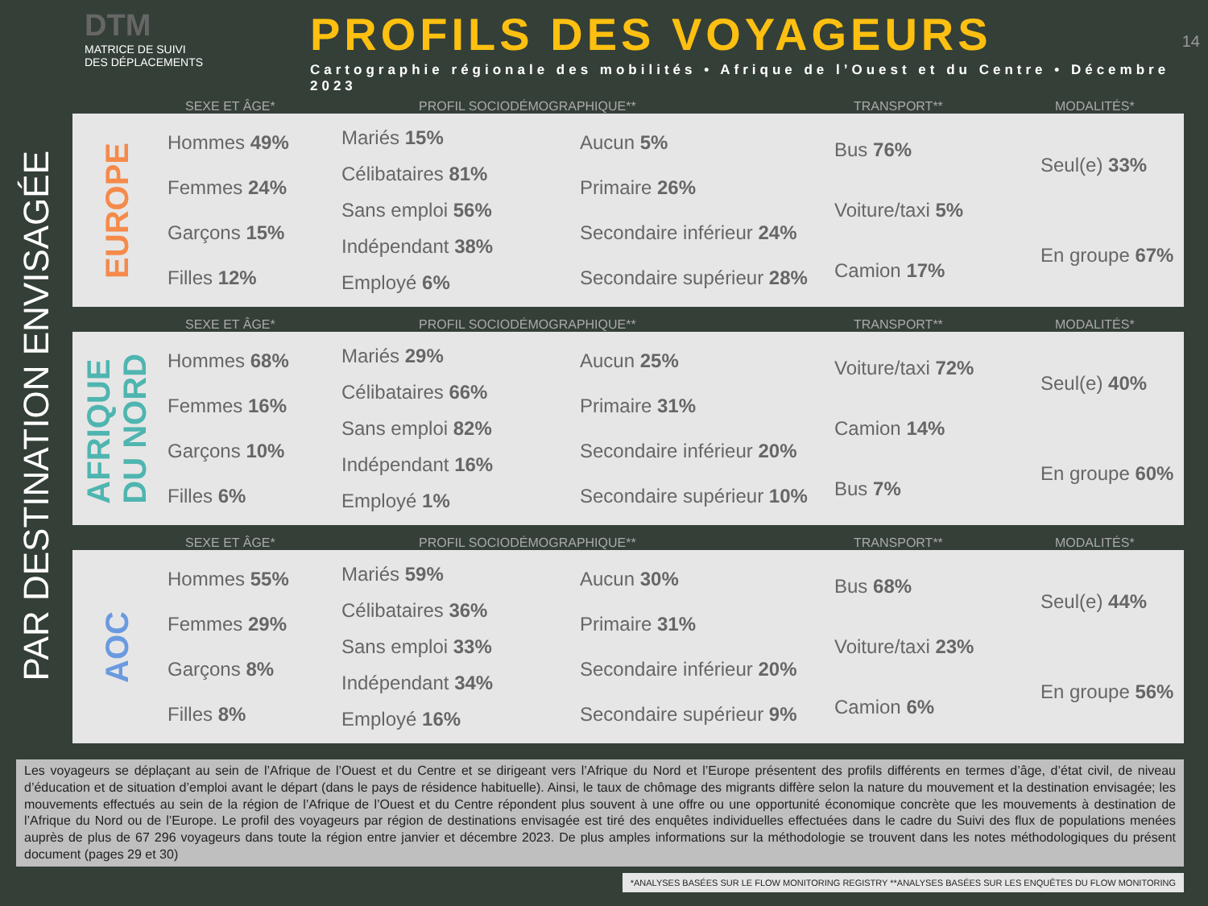DTM
MATRICE DE SUIVI
DES DÉPLACEMENTS
PROFILS DES VOYAGEURS
Cartographie régionale des mobilités • Afrique de l’Ouest et du Centre • Décembre 2023
14
PAR DESTINATION ENVISAGÉE
SEXE ET ÂGE* PROFIL SOCIODÉMOGRAPHIQUE** TRANSPORT** MODALITÉS*
EUROPE
Hommes 49%
Femmes 24%
Garçons 15%
Filles 12%
Mariés 15%
Célibataires 81%
Sans emploi 56%
Indépendant 38%
Employé 6%
Aucun 5%
Primaire 26%
Secondaire inférieur 24%
Secondaire supérieur 28%
Bus 76%
Voiture/taxi 5%
Camion 17%
Seul(e) 33%
En groupe 67%
SEXE ET ÂGE* PROFIL SOCIODÉMOGRAPHIQUE** TRANSPORT** MODALITÉS*
AFRIQUE
DU NORD
Hommes 68%
Femmes 16%
Garçons 10%
Filles 6%
Mariés 29%
Célibataires 66%
Sans emploi 82%
Indépendant 16%
Employé 1%
Aucun 25%
Primaire 31%
Secondaire inférieur 20%
Secondaire supérieur 10%
Voiture/taxi 72%
Camion 14%
Bus 7%
Seul(e) 40%
En groupe 60%
SEXE ET ÂGE* PROFIL SOCIODÉMOGRAPHIQUE** TRANSPORT** MODALITÉS*
AOC
Hommes 55%
Femmes 29%
Garçons 8%
Filles 8%
Mariés 59%
Célibataires 36%
Sans emploi 33%
Indépendant 34%
Employé 16%
Aucun 30%
Primaire 31%
Secondaire inférieur 20%
Secondaire supérieur 9%
Bus 68%
Voiture/taxi 23%
Camion 6%
Seul(e) 44%
En groupe 56%
Les voyageurs se déplaçant au sein de l’Afrique de l’Ouest et du Centre et se dirigeant vers l’Afrique du Nord et l’Europe présentent des profils différents en termes d’âge, d’état civil, de niveau d’éducation et de situation d’emploi avant le départ (dans le pays de résidence habituelle). Ainsi, le taux de chômage des migrants diffère selon la nature du mouvement et la destination envisagée; les mouvements effectués au sein de la région de l’Afrique de l’Ouest et du Centre répondent plus souvent à une offre ou une opportunité économique concrète que les mouvements à destination de l’Afrique du Nord ou de l’Europe. Le profil des voyageurs par région de destinations envisagée est tiré des enquêtes individuelles effectuées dans le cadre du Suivi des flux de populations menées auprès de plus de 67 296 voyageurs dans toute la région entre janvier et décembre 2023. De plus amples informations sur la méthodologie se trouvent dans les notes méthodologiques du présent document (pages 29 et 30)
*ANALYSES BASÉES SUR LE FLOW MONITORING REGISTRY **ANALYSES BASÉES SUR LES ENQUÊTES DU FLOW MONITORING